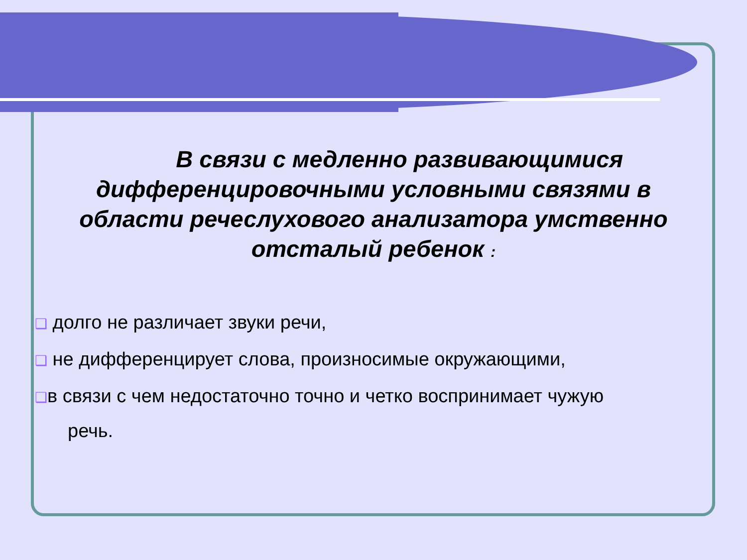В связи с медленно развивающимися дифференцировочными условными связями в области речеслухового анализатора умственно отсталый ребенок :
❑ долго не различает звуки речи,
❑ не дифференцирует слова, произносимые окружающими,
❑в связи с чем недостаточно точно и четко воспринимает чужую
речь.